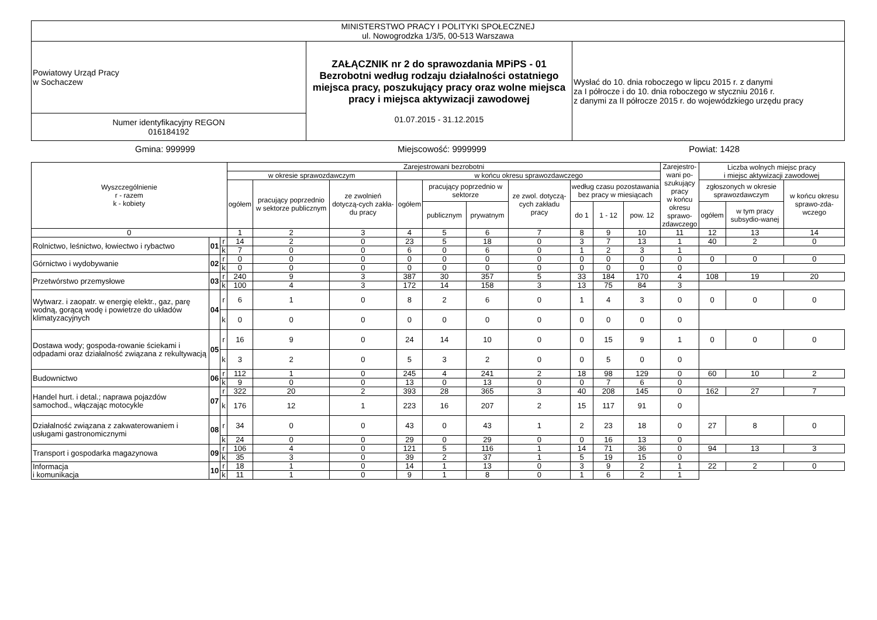| MINISTERSTWO PRACY I POLITYKI SPOŁECZNEJ ul. Nowogrodzka 1/3/5, 00-513 Warszawa | | |
| Powiatowy Urząd Pracy w Sochaczew | ZAŁĄCZNIK nr 2 do sprawozdania MPiPS - 01 Bezrobotni według rodzaju działalności ostatniego miejsca pracy, poszukujący pracy oraz wolne miejsca pracy i miejsca aktywizacji zawodowej 01.07.2015 - 31.12.2015 | Wysłać do 10. dnia roboczego w lipcu 2015 r. z danymi za I półrocze i do 10. dnia roboczego w styczniu 2016 r. z danymi za II półrocze 2015 r. do wojewódzkiego urzędu pracy |
| Numer identyfikacyjny REGON 016184192 | | |
Gmina: 999999 Miejscowość: 9999999 Powiat: 1428
| Wyszczególnienie r - razem k - kobiety | | | Zarejestrowani bezrobotni | | | | | | | | | | Zarejestro- wani po- szukujący pracy w końcu okresu sprawo- zdawczego | Liczba wolnych miejsc pracy i miejsc aktywizacji zawodowej | | |
| --- | --- | --- | --- | --- | --- | --- | --- | --- | --- | --- | --- | --- | --- | --- | --- | --- |
| | | | w okresie sprawozdawczym | | | w końcu okresu sprawozdawczego | | | | | | | | | | |
| | | | ogółem | pracujący poprzednio w sektorze publicznym | ze zwolnień dotyczą-cych zakła-du pracy | ogółem | pracujący poprzednio w sektorze | | ze zwol. dotyczą-cych zakładu pracy | według czasu pozostawania bez pracy w miesiącach | | | | zgłoszonych w okresie sprawozdawczym | | w końcu okresu sprawo-zda-wczego |
| | | | | | | | publicznym | prywatnym | | do 1 | 1 - 12 | pow. 12 | | ogółem | w tym pracy subsydio-wanej | |
| 0 | | | 1 | 2 | 3 | 4 | 5 | 6 | 7 | 8 | 9 | 10 | 11 | 12 | 13 | 14 |
| Rolnictwo, leśnictwo, łowiectwo i rybactwo | 01 | r | 14 | 2 | 0 | 23 | 5 | 18 | 0 | 3 | 7 | 13 | 1 | 40 | 2 | 0 |
| | | k | 7 | 0 | 0 | 6 | 0 | 6 | 0 | 1 | 2 | 3 | 1 | | | |
| Górnictwo i wydobywanie | 02 | r | 0 | 0 | 0 | 0 | 0 | 0 | 0 | 0 | 0 | 0 | 0 | 0 | 0 | 0 |
| | | k | 0 | 0 | 0 | 0 | 0 | 0 | 0 | 0 | 0 | 0 | 0 | | | |
| Przetwórstwo przemysłowe | 03 | r | 240 | 9 | 3 | 387 | 30 | 357 | 5 | 33 | 184 | 170 | 4 | 108 | 19 | 20 |
| | | k | 100 | 4 | 3 | 172 | 14 | 158 | 3 | 13 | 75 | 84 | 3 | | | |
| Wytwarz. i zaopatr. w energię elektr., gaz, parę wodną, gorącą wodę i powietrze do układów klimatyzacyjnych | 04 | r | 6 | 1 | 0 | 8 | 2 | 6 | 0 | 1 | 4 | 3 | 0 | 0 | 0 | 0 |
| | | k | 0 | 0 | 0 | 0 | 0 | 0 | 0 | 0 | 0 | 0 | 0 | | | |
| Dostawa wody; gospoda-rowanie ściekami i odpadami oraz działalność związana z rekultywacją | 05 | r | 16 | 9 | 0 | 24 | 14 | 10 | 0 | 0 | 15 | 9 | 1 | 0 | 0 | 0 |
| | | k | 3 | 2 | 0 | 5 | 3 | 2 | 0 | 0 | 5 | 0 | 0 | | | |
| Budownictwo | 06 | r | 112 | 1 | 0 | 245 | 4 | 241 | 2 | 18 | 98 | 129 | 0 | 60 | 10 | 2 |
| | | k | 9 | 0 | 0 | 13 | 0 | 13 | 0 | 0 | 7 | 6 | 0 | | | |
| Handel hurt. i detal.; naprawa pojazdów samochod., włączając motocykle | 07 | r | 322 | 20 | 2 | 393 | 28 | 365 | 3 | 40 | 208 | 145 | 0 | 162 | 27 | 7 |
| | | k | 176 | 12 | 1 | 223 | 16 | 207 | 2 | 15 | 117 | 91 | 0 | | | |
| Działalność związana z zakwaterowaniem i usługami gastronomicznymi | 08 | r | 34 | 0 | 0 | 43 | 0 | 43 | 1 | 2 | 23 | 18 | 0 | 27 | 8 | 0 |
| | | k | 24 | 0 | 0 | 29 | 0 | 29 | 0 | 0 | 16 | 13 | 0 | | | |
| Transport i gospodarka magazynowa | 09 | r | 106 | 4 | 0 | 121 | 5 | 116 | 1 | 14 | 71 | 36 | 0 | 94 | 13 | 3 |
| | | k | 35 | 3 | 0 | 39 | 2 | 37 | 1 | 5 | 19 | 15 | 0 | | | |
| Informacja i komunikacja | 10 | r | 18 | 1 | 0 | 14 | 1 | 13 | 0 | 3 | 9 | 2 | 1 | 22 | 2 | 0 |
| | | k | 11 | 1 | 0 | 9 | 1 | 8 | 0 | 1 | 6 | 2 | 1 | | | |